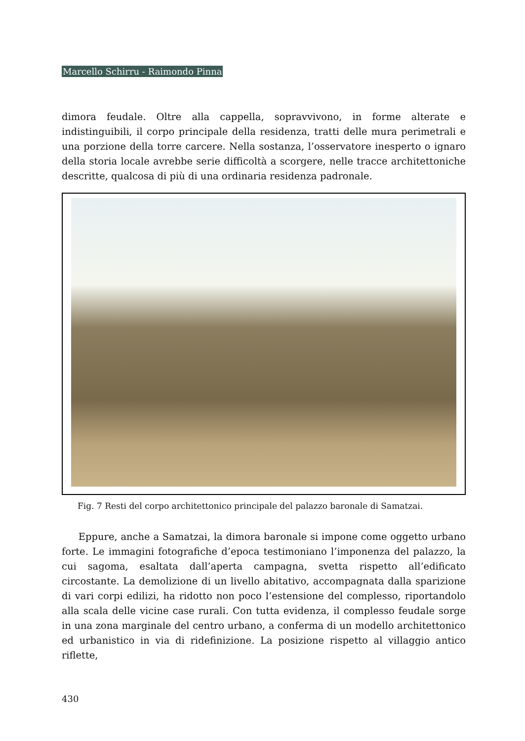Marcello Schirru - Raimondo Pinna
dimora feudale. Oltre alla cappella, sopravvivono, in forme alterate e indistinguibili, il corpo principale della residenza, tratti delle mura perimetrali e una porzione della torre carcere. Nella sostanza, l’osservatore inesperto o ignaro della storia locale avrebbe serie difficoltà a scorgere, nelle tracce architettoniche descritte, qualcosa di più di una ordinaria residenza padronale.
Fig. 7 Resti del corpo architettonico principale del palazzo baronale di Samatzai.
Eppure, anche a Samatzai, la dimora baronale si impone come oggetto urbano forte. Le immagini fotografiche d’epoca testimoniano l’imponenza del palazzo, la cui sagoma, esaltata dall’aperta campagna, svetta rispetto all’edificato circostante. La demolizione di un livello abitativo, accompagnata dalla sparizione di vari corpi edilizi, ha ridotto non poco l’estensione del complesso, riportandolo alla scala delle vicine case rurali. Con tutta evidenza, il complesso feudale sorge in una zona marginale del centro urbano, a conferma di un modello architettonico ed urbanistico in via di ridefinizione. La posizione rispetto al villaggio antico riflette,
430